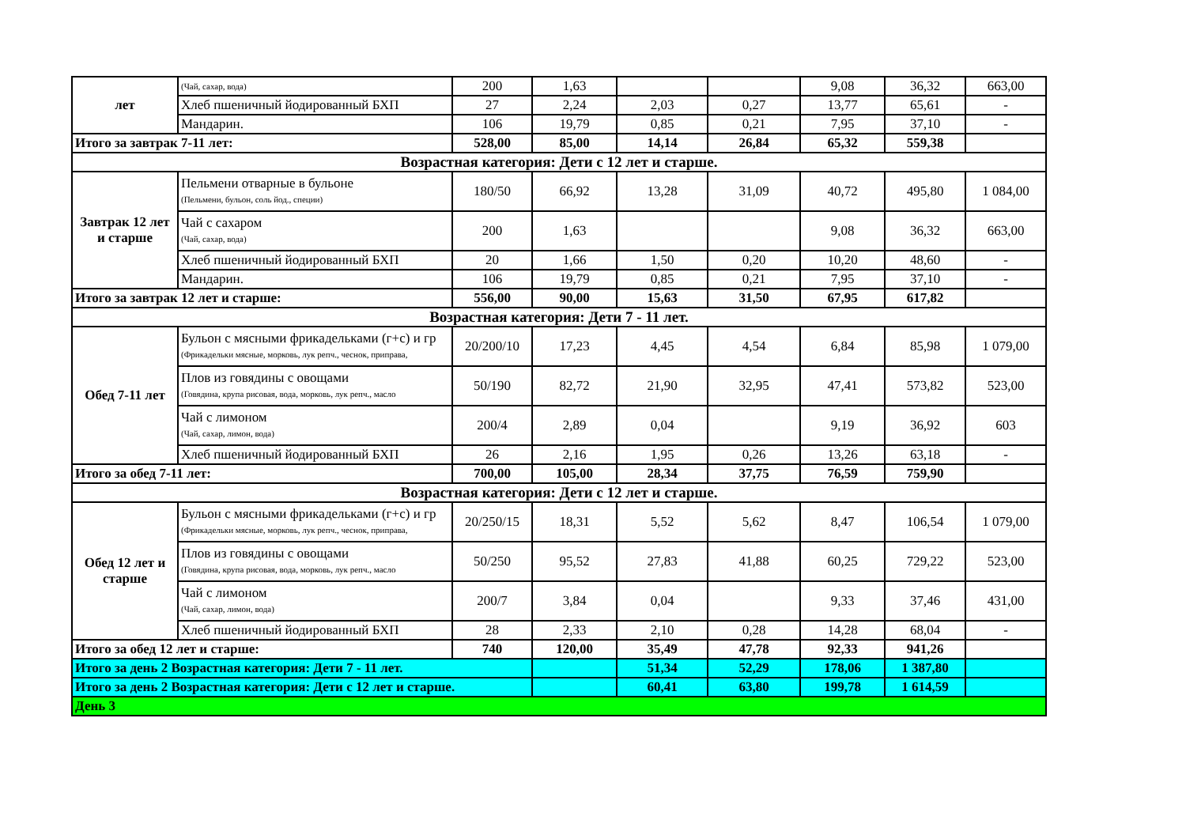| лет | (Чай, сахар, вода) | 200 | 1,63 | | | 9,08 | 36,32 | 663,00 |
| | Хлеб пшеничный йодированный БХП | 27 | 2,24 | 2,03 | 0,27 | 13,77 | 65,61 | - |
| | Мандарин. | 106 | 19,79 | 0,85 | 0,21 | 7,95 | 37,10 | - |
| Итого за завтрак 7-11 лет: | | 528,00 | 85,00 | 14,14 | 26,84 | 65,32 | 559,38 | |
| Возрастная категория: Дети с 12 лет и старше. | | | | | | | | |
| Завтрак 12 лет и старше | Пельмени отварные в бульоне (Пельмени, бульон, соль йод., специи) | 180/50 | 66,92 | 13,28 | 31,09 | 40,72 | 495,80 | 1 084,00 |
| | Чай с сахаром (Чай, сахар, вода) | 200 | 1,63 | | | 9,08 | 36,32 | 663,00 |
| | Хлеб пшеничный йодированный БХП | 20 | 1,66 | 1,50 | 0,20 | 10,20 | 48,60 | - |
| | Мандарин. | 106 | 19,79 | 0,85 | 0,21 | 7,95 | 37,10 | - |
| Итого за завтрак 12 лет и старше: | | 556,00 | 90,00 | 15,63 | 31,50 | 67,95 | 617,82 | |
| Возрастная категория: Дети 7 - 11 лет. | | | | | | | | |
| Обед 7-11 лет | Бульон с мясными фрикадельками (г+с) и гр (Фрикадельки мясные, морковь, лук репч., чеснок, приправа, | 20/200/10 | 17,23 | 4,45 | 4,54 | 6,84 | 85,98 | 1 079,00 |
| | Плов из говядины с овощами (Говядина, крупа рисовая, вода, морковь, лук репч., масло | 50/190 | 82,72 | 21,90 | 32,95 | 47,41 | 573,82 | 523,00 |
| | Чай с лимоном (Чай, сахар, лимон, вода) | 200/4 | 2,89 | 0,04 | | 9,19 | 36,92 | 603 |
| | Хлеб пшеничный йодированный БХП | 26 | 2,16 | 1,95 | 0,26 | 13,26 | 63,18 | - |
| Итого за обед 7-11 лет: | | 700,00 | 105,00 | 28,34 | 37,75 | 76,59 | 759,90 | |
| Возрастная категория: Дети с 12 лет и старше. | | | | | | | | |
| Обед 12 лет и старше | Бульон с мясными фрикадельками (г+с) и гр (Фрикадельки мясные, морковь, лук репч., чеснок, приправа, | 20/250/15 | 18,31 | 5,52 | 5,62 | 8,47 | 106,54 | 1 079,00 |
| | Плов из говядины с овощами (Говядина, крупа рисовая, вода, морковь, лук репч., масло | 50/250 | 95,52 | 27,83 | 41,88 | 60,25 | 729,22 | 523,00 |
| | Чай с лимоном (Чай, сахар, лимон, вода) | 200/7 | 3,84 | 0,04 | | 9,33 | 37,46 | 431,00 |
| | Хлеб пшеничный йодированный БХП | 28 | 2,33 | 2,10 | 0,28 | 14,28 | 68,04 | - |
| Итого за обед 12 лет и старше: | | 740 | 120,00 | 35,49 | 47,78 | 92,33 | 941,26 | |
| Итого за день 2 Возрастная категория: Дети 7 - 11 лет. | | | | 51,34 | 52,29 | 178,06 | 1 387,80 | |
| Итого за день 2 Возрастная категория: Дети с 12 лет и старше. | | | | 60,41 | 63,80 | 199,78 | 1 614,59 | |
| День 3 | | | | | | | | |